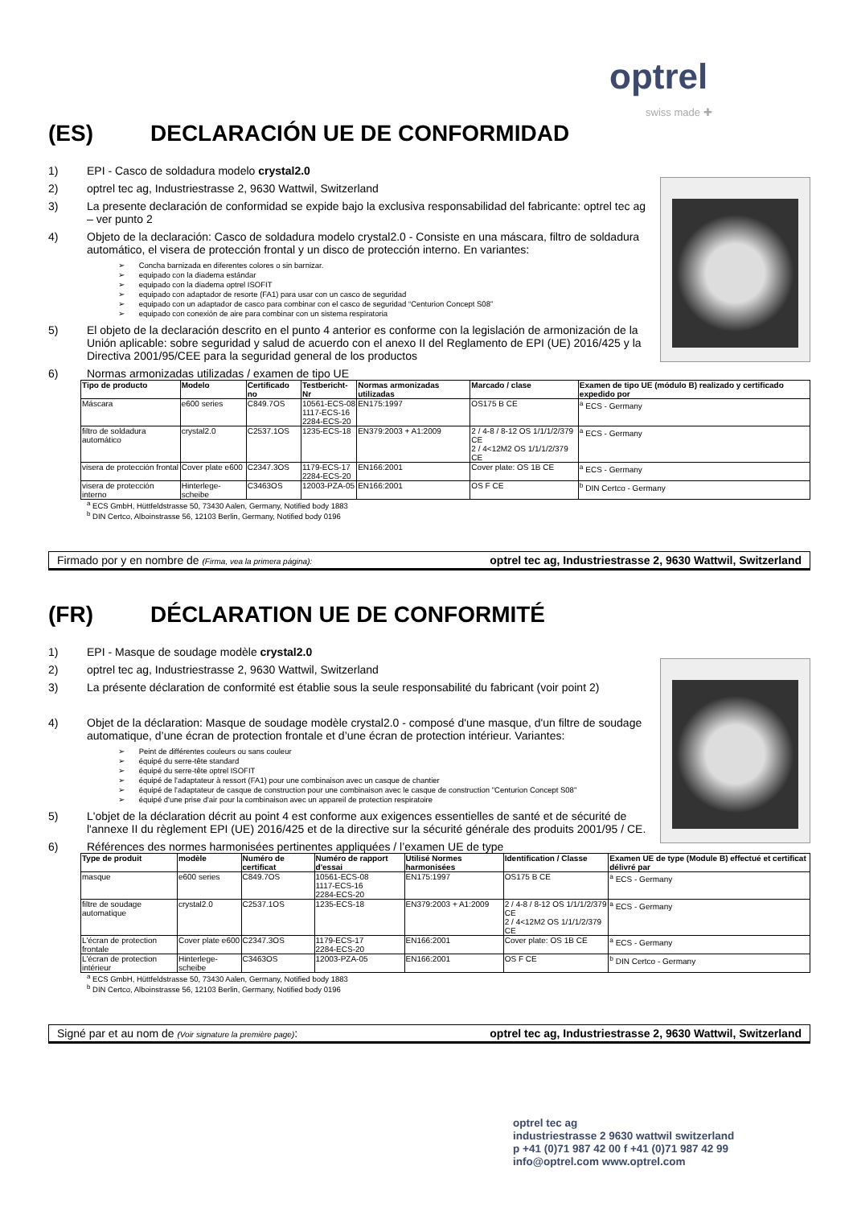optrel
swiss made ✚
(ES) DECLARACIÓN UE DE CONFORMIDAD
1) EPI - Casco de soldadura modelo crystal2.0
2) optrel tec ag, Industriestrasse 2, 9630 Wattwil, Switzerland
3) La presente declaración de conformidad se expide bajo la exclusiva responsabilidad del fabricante: optrel tec ag – ver punto 2
4) Objeto de la declaración: Casco de soldadura modelo crystal2.0 - Consiste en una máscara, filtro de soldadura automático, el visera de protección frontal y un disco de protección interno. En variantes:
Concha barnizada en diferentes colores o sin barnizar.
equipado con la diadema estándar
equipado con la diadema optrel ISOFIT
equipado con adaptador de resorte (FA1) para usar con un casco de seguridad
equipado con un adaptador de casco para combinar con el casco de seguridad “Centurion Concept S08”
equipado con conexión de aire para combinar con un sistema respiratoria
5) El objeto de la declaración descrito en el punto 4 anterior es conforme con la legislación de armonización de la Unión aplicable: sobre seguridad y salud de acuerdo con el anexo II del Reglamento de EPI (UE) 2016/425 y la Directiva 2001/95/CEE para la seguridad general de los productos
6) Normas armonizadas utilizadas / examen de tipo UE
| Tipo de producto | Modelo | Certificado no | Testbericht-Nr | Normas armonizadas utilizadas | Marcado / clase | Examen de tipo UE (módulo B) realizado y certificado expedido por |
| --- | --- | --- | --- | --- | --- | --- |
| Máscara | e600 series | C849.7OS | 10561-ECS-08 1117-ECS-16 2284-ECS-20 | EN175:1997 | OS175 B CE | <sup>a</sup> ECS - Germany |
| filtro de soldadura automático | crystal2.0 | C2537.1OS | 1235-ECS-18 | EN379:2003 + A1:2009 | 2 / 4-8 / 8-12 OS 1/1/1/2/379 CE 2 / 4<12M2 OS 1/1/1/2/379 CE | <sup>a</sup> ECS - Germany |
| visera de protección frontal | Cover plate e600 | C2347.3OS | 1179-ECS-17 2284-ECS-20 | EN166:2001 | Cover plate: OS 1B CE | <sup>a</sup> ECS - Germany |
| visera de protección interno | Hinterlege-scheibe | C3463OS | 12003-PZA-05 | EN166:2001 | OS F CE | <sup>b</sup> DIN Certco - Germany |
<sup>a</sup> ECS GmbH, Hüttfeldstrasse 50, 73430 Aalen, Germany, Notified body 1883
<sup>b</sup> DIN Certco, Alboinstrasse 56, 12103 Berlin, Germany, Notified body 0196
Firmado por y en nombre de (Firma, vea la primera página): optrel tec ag, Industriestrasse 2, 9630 Wattwil, Switzerland
(FR) DÉCLARATION UE DE CONFORMITÉ
1) EPI - Masque de soudage modèle crystal2.0
2) optrel tec ag, Industriestrasse 2, 9630 Wattwil, Switzerland
3) La présente déclaration de conformité est établie sous la seule responsabilité du fabricant (voir point 2)
4) Objet de la déclaration: Masque de soudage modèle crystal2.0 - composé d'une masque, d'un filtre de soudage automatique, d’une écran de protection frontale et d’une écran de protection intérieur. Variantes:
Peint de différentes couleurs ou sans couleur
équipé du serre-tête standard
équipé du serre-tête optrel ISOFIT
équipé de l'adaptateur à ressort (FA1) pour une combinaison avec un casque de chantier
équipé de l'adaptateur de casque de construction pour une combinaison avec le casque de construction "Centurion Concept S08"
équipé d'une prise d'air pour la combinaison avec un appareil de protection respiratoire
5) L'objet de la déclaration décrit au point 4 est conforme aux exigences essentielles de santé et de sécurité de l'annexe II du règlement EPI (UE) 2016/425 et de la directive sur la sécurité générale des produits 2001/95 / CE.
6) Références des normes harmonisées pertinentes appliquées / l’examen UE de type
| Type de produit | modèle | Numéro de certificat | Numéro de rapport d'essai | Utilisé Normes harmonisées | Identification / Classe | Examen UE de type (Module B) effectué et certificat délivré par |
| --- | --- | --- | --- | --- | --- | --- |
| masque | e600 series | C849.7OS | 10561-ECS-08 1117-ECS-16 2284-ECS-20 | EN175:1997 | OS175 B CE | <sup>a</sup> ECS - Germany |
| filtre de soudage automatique | crystal2.0 | C2537.1OS | 1235-ECS-18 | EN379:2003 + A1:2009 | 2 / 4-8 / 8-12 OS 1/1/1/2/379 CE 2 / 4<12M2 OS 1/1/1/2/379 CE | <sup>a</sup> ECS - Germany |
| L'écran de protection frontale | Cover plate e600 | C2347.3OS | 1179-ECS-17 2284-ECS-20 | EN166:2001 | Cover plate: OS 1B CE | <sup>a</sup> ECS - Germany |
| L'écran de protection intérieur | Hinterlege-scheibe | C3463OS | 12003-PZA-05 | EN166:2001 | OS F CE | <sup>b</sup> DIN Certco - Germany |
<sup>a</sup> ECS GmbH, Hüttfeldstrasse 50, 73430 Aalen, Germany, Notified body 1883
<sup>b</sup> DIN Certco, Alboinstrasse 56, 12103 Berlin, Germany, Notified body 0196
Signé par et au nom de (Voir signature la première page): optrel tec ag, Industriestrasse 2, 9630 Wattwil, Switzerland
optrel tec ag
industriestrasse 2 9630 wattwil switzerland
p +41 (0)71 987 42 00 f +41 (0)71 987 42 99
info@optrel.com www.optrel.com